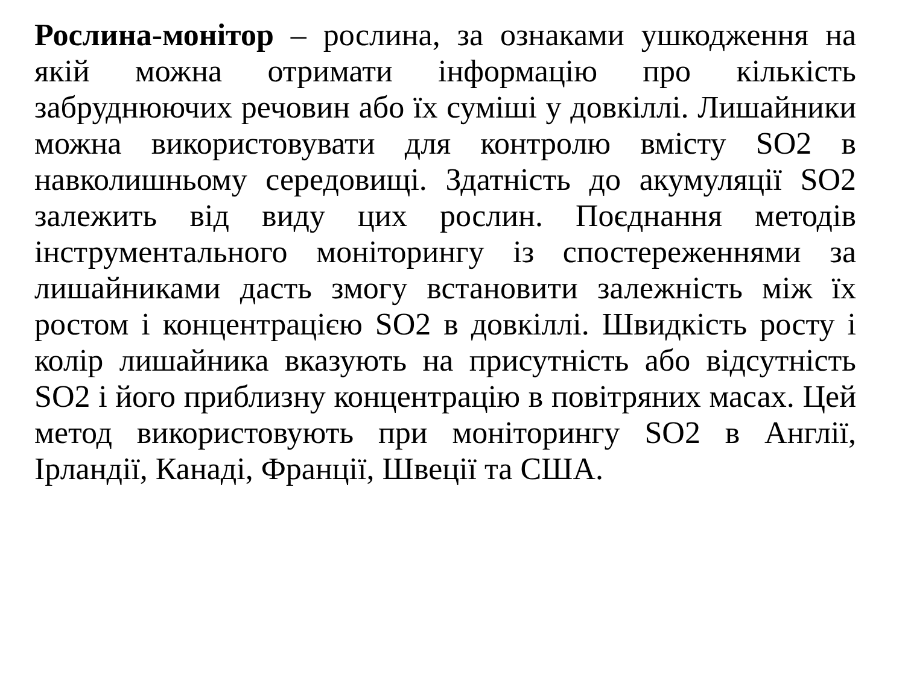Рослина-монітор – рослина, за ознаками ушкодження на якій можна отримати інформацію про кількість забруднюючих речовин або їх суміші у довкіллі. Лишайники можна використовувати для контролю вмісту SO2 в навколишньому середовищі. Здатність до акумуляції SO2 залежить від виду цих рослин. Поєднання методів інструментального моніторингу із спостереженнями за лишайниками дасть змогу встановити залежність між їх ростом і концентрацією SO2 в довкіллі. Швидкість росту і колір лишайника вказують на присутність або відсутність SO2 і його приблизну концентрацію в повітряних масах. Цей метод використовують при моніторингу SO2 в Англії, Ірландії, Канаді, Франції, Швеції та США.